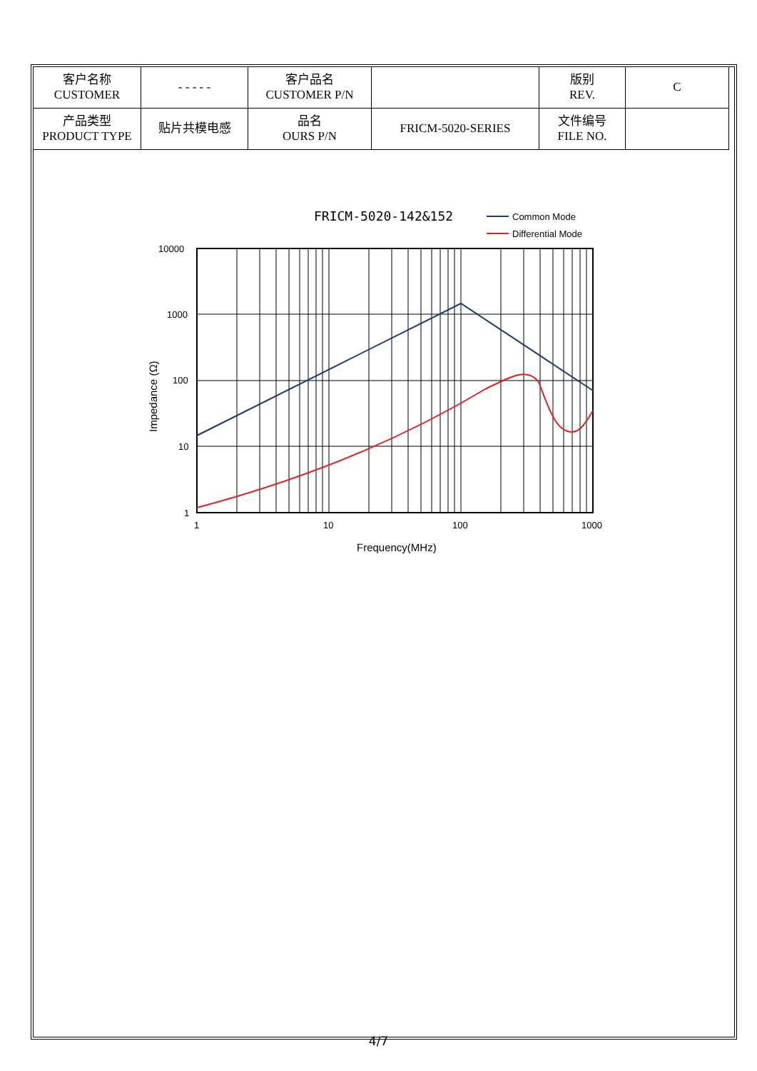| 客户名称 CUSTOMER | - - - - - | 客户品名 CUSTOMER P/N | | 版别 REV. | C |
| 产品类型 PRODUCT TYPE | 贴片共模电感 | 品名 OURS P/N | FRICM-5020-SERIES | 文件编号 FILE NO. | |
FRICM-5020-142&152
Common Mode
Differential Mode
10000
1000
100
10
1
1
10
100
1000
Frequency(MHz)
Impedance (Ω)
4/7